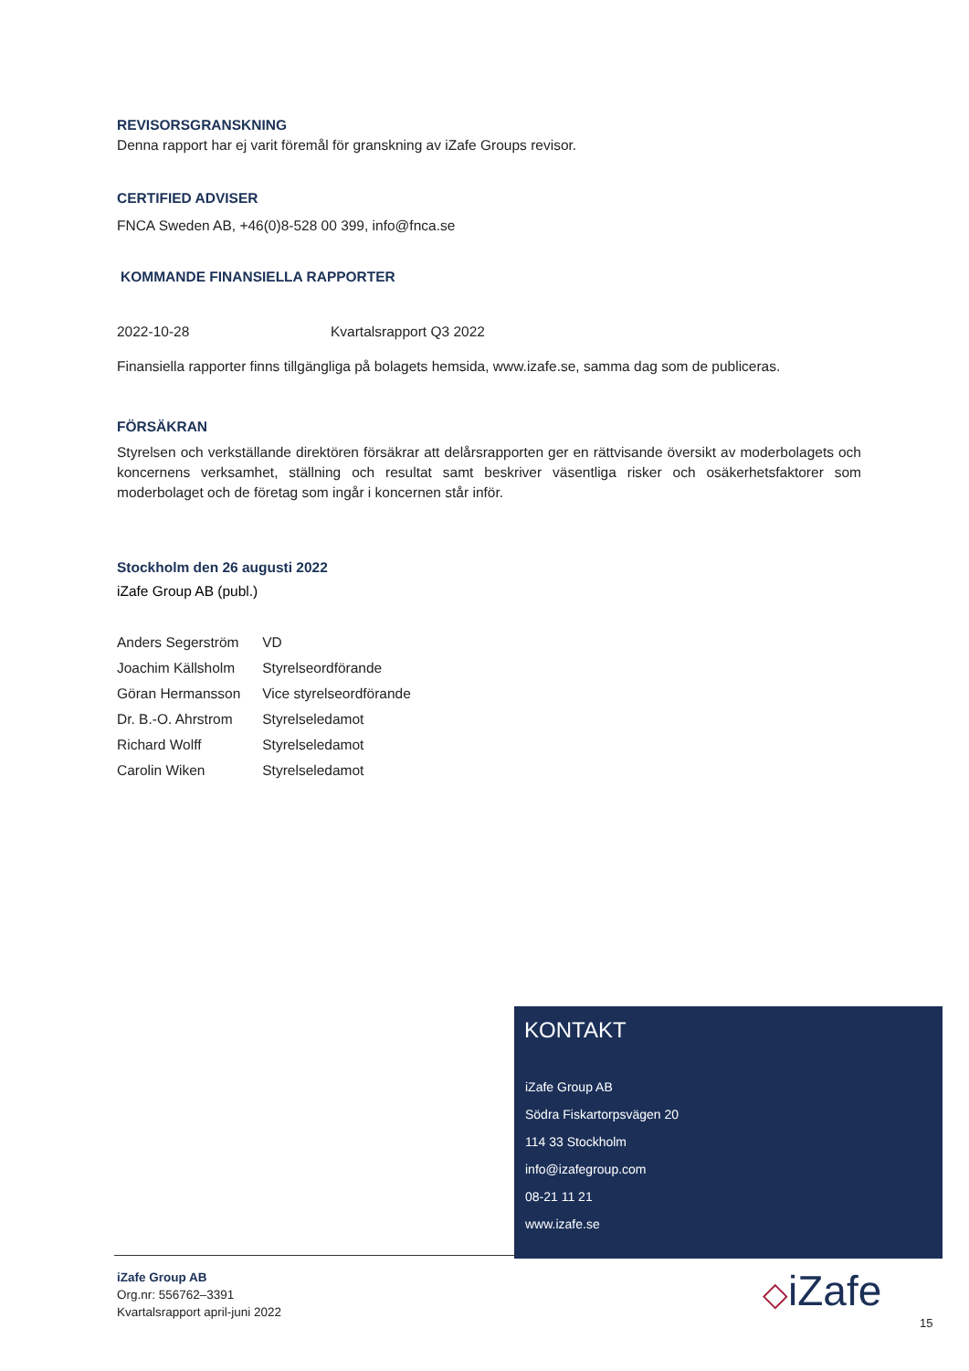REVISORSGRANSKNING
Denna rapport har ej varit föremål för granskning av iZafe Groups revisor.
CERTIFIED ADVISER
FNCA Sweden AB, +46(0)8-528 00 399, info@fnca.se
KOMMANDE FINANSIELLA RAPPORTER
| 2022-10-28 | Kvartalsrapport Q3 2022 |
Finansiella rapporter finns tillgängliga på bolagets hemsida, www.izafe.se, samma dag som de publiceras.
FÖRSÄKRAN
Styrelsen och verkställande direktören försäkrar att delårsrapporten ger en rättvisande översikt av moderbolagets och koncernens verksamhet, ställning och resultat samt beskriver väsentliga risker och osäkerhetsfaktorer som moderbolaget och de företag som ingår i koncernen står inför.
Stockholm den 26 augusti 2022
iZafe Group AB (publ.)
| Anders Segerström | VD |
| Joachim Källsholm | Styrelseordförande |
| Göran Hermansson | Vice styrelseordförande |
| Dr. B.-O. Ahrstrom | Styrelseledamot |
| Richard Wolff | Styrelseledamot |
| Carolin Wiken | Styrelseledamot |
KONTAKT
iZafe Group AB
Södra Fiskartorpsvägen 20
114 33 Stockholm
info@izafegroup.com
08-21 11 21
www.izafe.se
iZafe Group AB
Org.nr: 556762–3391
Kvartalsrapport april-juni 2022
◇iZafe
15